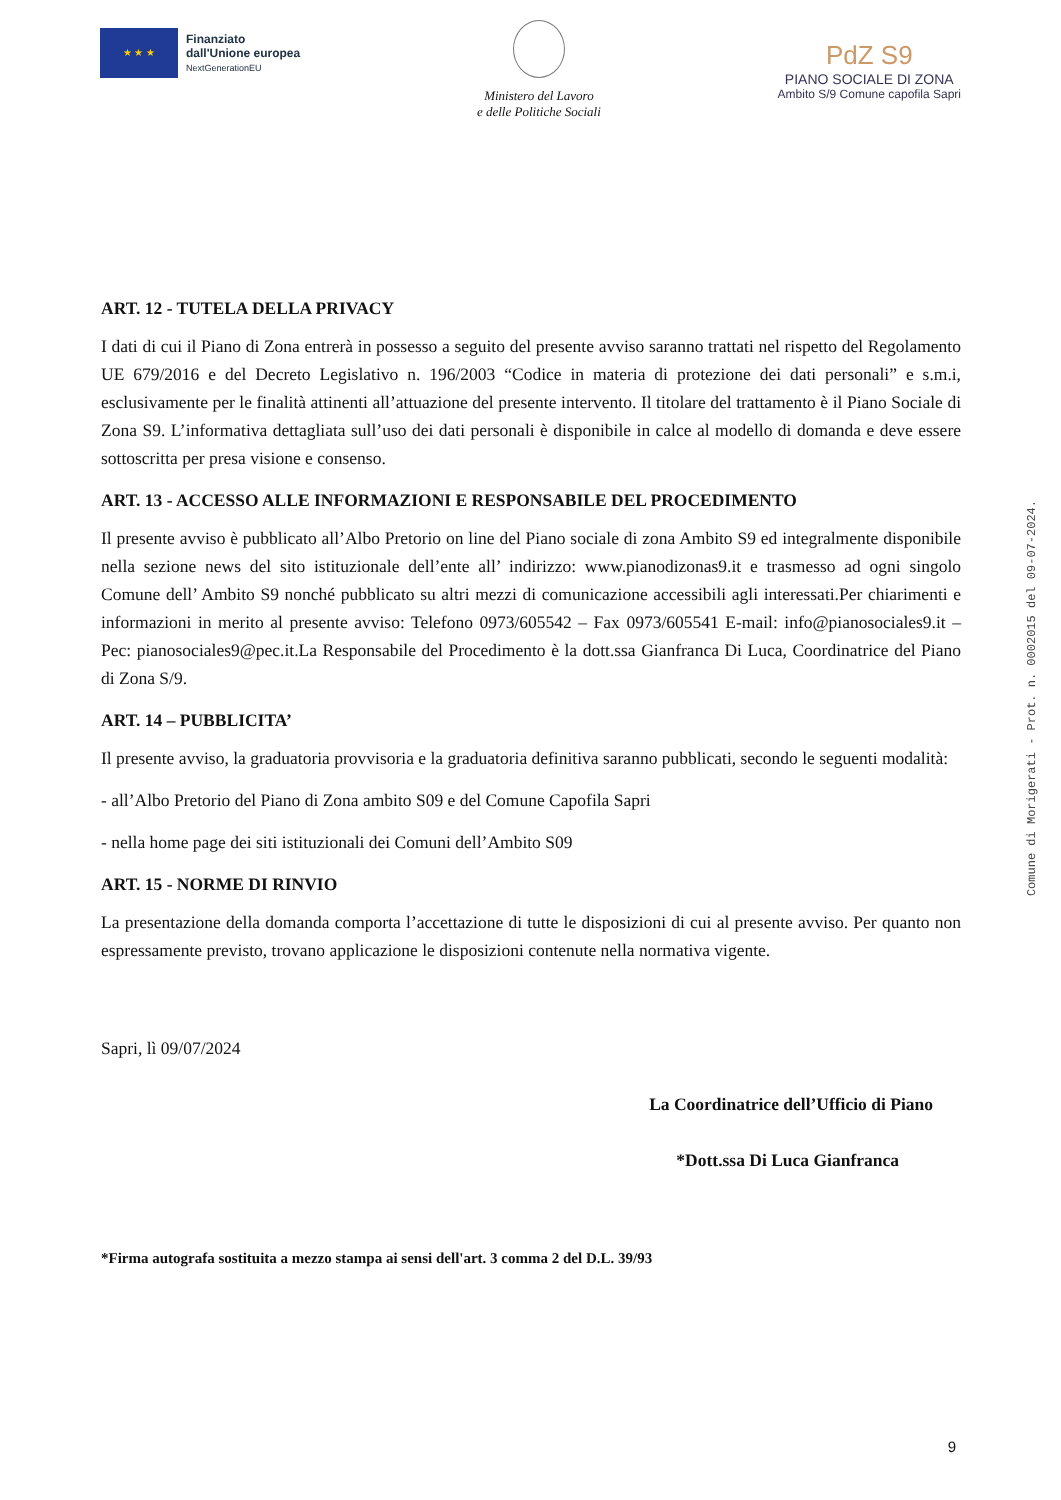★ ★ ★
Finanziato
dall'Unione europea
NextGenerationEU
Ministero del Lavoro
e delle Politiche Sociali
PdZ S9
PIANO SOCIALE DI ZONA
Ambito S/9 Comune capofila Sapri
ART. 12 - TUTELA DELLA PRIVACY
I dati di cui il Piano di Zona entrerà in possesso a seguito del presente avviso saranno trattati nel rispetto del Regolamento UE 679/2016 e del Decreto Legislativo n. 196/2003 “Codice in materia di protezione dei dati personali” e s.m.i, esclusivamente per le finalità attinenti all’attuazione del presente intervento. Il titolare del trattamento è il Piano Sociale di Zona S9. L’informativa dettagliata sull’uso dei dati personali è disponibile in calce al modello di domanda e deve essere sottoscritta per presa visione e consenso.
ART. 13 - ACCESSO ALLE INFORMAZIONI E RESPONSABILE DEL PROCEDIMENTO
Il presente avviso è pubblicato all’Albo Pretorio on line del Piano sociale di zona Ambito S9 ed integralmente disponibile nella sezione news del sito istituzionale dell’ente all’ indirizzo: www.pianodizonas9.it e trasmesso ad ogni singolo Comune dell’ Ambito S9 nonché pubblicato su altri mezzi di comunicazione accessibili agli interessati.Per chiarimenti e informazioni in merito al presente avviso: Telefono 0973/605542 – Fax 0973/605541 E-mail: info@pianosociales9.it – Pec: pianosociales9@pec.it.La Responsabile del Procedimento è la dott.ssa Gianfranca Di Luca, Coordinatrice del Piano di Zona S/9.
ART. 14 – PUBBLICITA’
Il presente avviso, la graduatoria provvisoria e la graduatoria definitiva saranno pubblicati, secondo le seguenti modalità:
- all’Albo Pretorio del Piano di Zona ambito S09 e del Comune Capofila Sapri
- nella home page dei siti istituzionali dei Comuni dell’Ambito S09
ART. 15 - NORME DI RINVIO
La presentazione della domanda comporta l’accettazione di tutte le disposizioni di cui al presente avviso. Per quanto non espressamente previsto, trovano applicazione le disposizioni contenute nella normativa vigente.
Sapri, lì 09/07/2024
La Coordinatrice dell’Ufficio di Piano
*Dott.ssa Di Luca Gianfranca
*Firma autografa sostituita a mezzo stampa ai sensi dell'art. 3 comma 2 del D.L. 39/93
Comune di Morigerati - Prot. n. 0002015 del 09-07-2024.
9